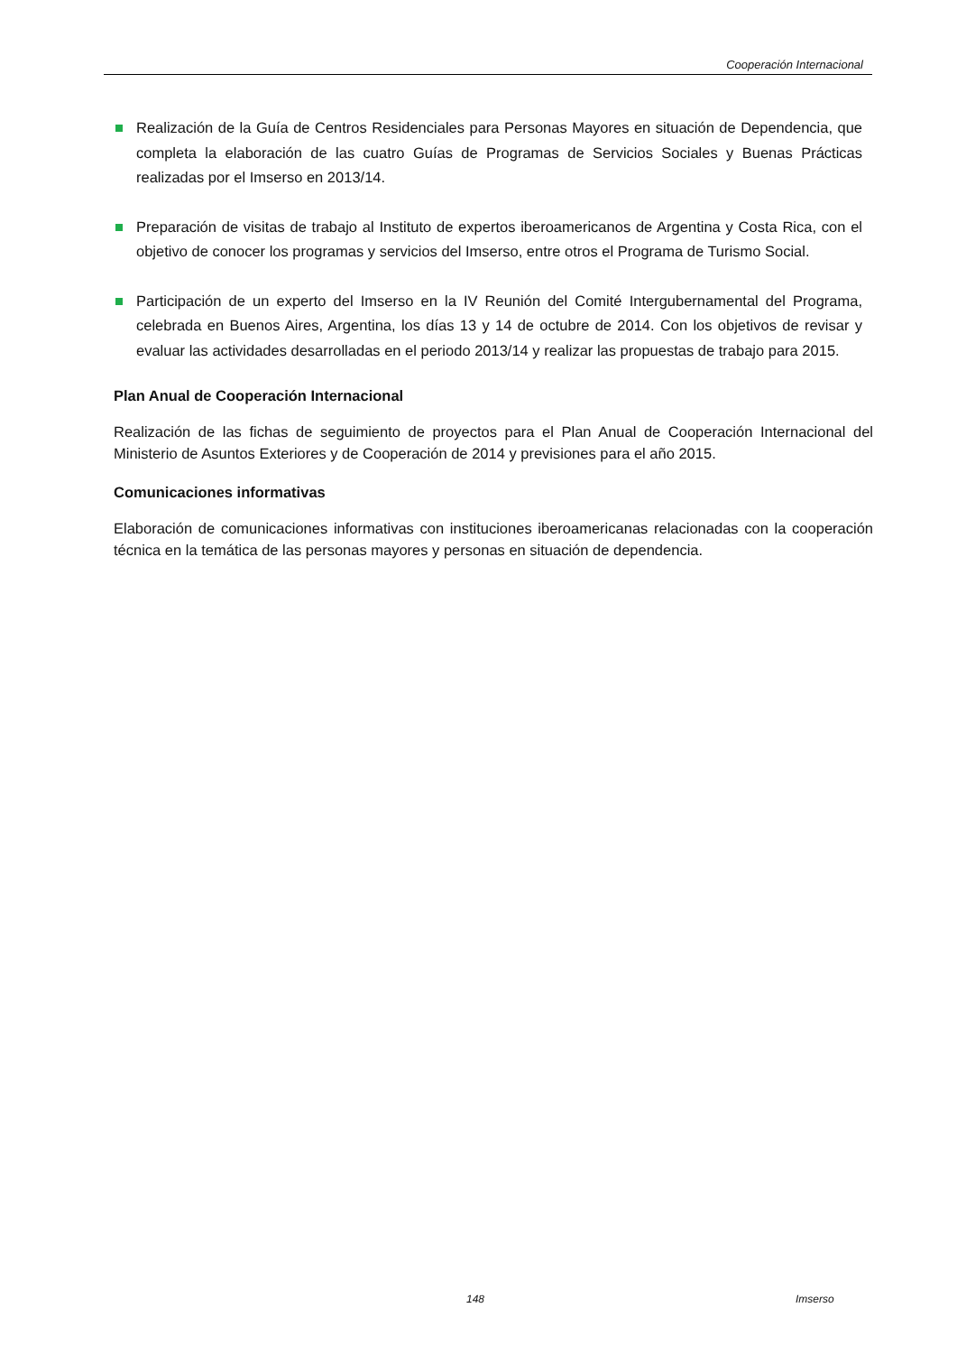Cooperación Internacional
Realización de la Guía de Centros Residenciales para Personas Mayores en situación de Dependencia, que completa la elaboración de las cuatro Guías de Programas de Servicios Sociales y Buenas Prácticas realizadas por el Imserso en 2013/14.
Preparación de visitas de trabajo al Instituto de expertos iberoamericanos de Argentina y Costa Rica, con el objetivo de conocer los programas y servicios del Imserso, entre otros el Programa de Turismo Social.
Participación de un experto del Imserso en la IV Reunión del Comité Intergubernamental del Programa, celebrada en Buenos Aires, Argentina, los días 13 y 14 de octubre de 2014. Con los objetivos de revisar y evaluar las actividades desarrolladas en el periodo 2013/14 y realizar las propuestas de trabajo para 2015.
Plan Anual de Cooperación Internacional
Realización de las fichas de seguimiento de proyectos para el Plan Anual de Cooperación Internacional del Ministerio de Asuntos Exteriores y de Cooperación de 2014 y previsiones para el año 2015.
Comunicaciones informativas
Elaboración de comunicaciones informativas con instituciones iberoamericanas relacionadas con la cooperación técnica en la temática de las personas mayores y personas en situación de dependencia.
148 Imserso